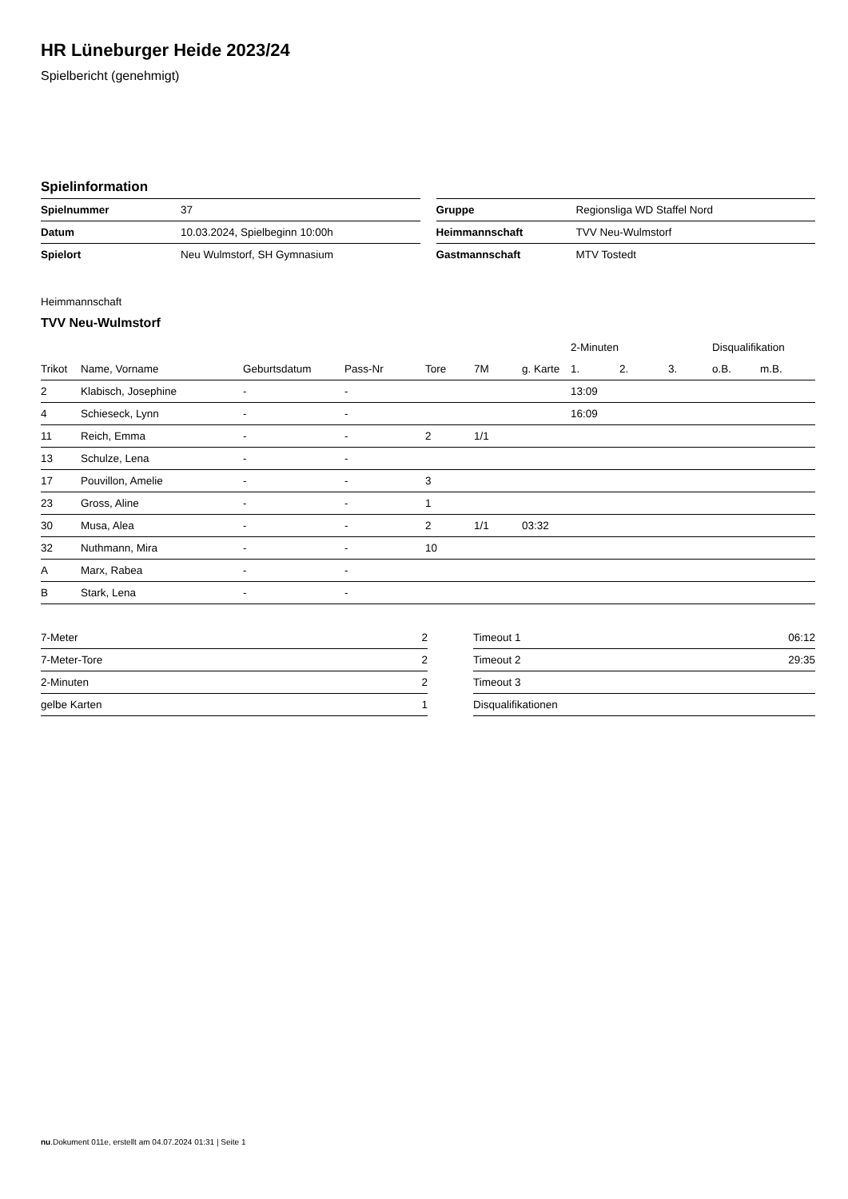HR Lüneburger Heide 2023/24
Spielbericht (genehmigt)
Spielinformation
| Spielnummer | 37 |
| Datum | 10.03.2024, Spielbeginn 10:00h |
| Spielort | Neu Wulmstorf, SH Gymnasium |
| Gruppe | Regionsliga WD Staffel Nord |
| Heimmannschaft | TVV Neu-Wulmstorf |
| Gastmannschaft | MTV Tostedt |
Heimmannschaft
TVV Neu-Wulmstorf
| | | | | | | | 2-Minuten | | | Disqualifikation | |
| --- | --- | --- | --- | --- | --- | --- | --- | --- | --- | --- | --- |
| Trikot | Name, Vorname | Geburtsdatum | Pass-Nr | Tore | 7M | g. Karte | 1. | 2. | 3. | o.B. | m.B. |
| 2 | Klabisch, Josephine | - | - | | | | 13:09 | | | | |
| 4 | Schieseck, Lynn | - | - | | | | 16:09 | | | | |
| 11 | Reich, Emma | - | - | 2 | 1/1 | | | | | | |
| 13 | Schulze, Lena | - | - | | | | | | | | |
| 17 | Pouvillon, Amelie | - | - | 3 | | | | | | | |
| 23 | Gross, Aline | - | - | 1 | | | | | | | |
| 30 | Musa, Alea | - | - | 2 | 1/1 | 03:32 | | | | | |
| 32 | Nuthmann, Mira | - | - | 10 | | | | | | | |
| A | Marx, Rabea | - | - | | | | | | | | |
| B | Stark, Lena | - | - | | | | | | | | |
| 7-Meter | 2 |
| 7-Meter-Tore | 2 |
| 2-Minuten | 2 |
| gelbe Karten | 1 |
| Timeout 1 | 06:12 |
| Timeout 2 | 29:35 |
| Timeout 3 | |
| Disqualifikationen | |
nu.Dokument 011e, erstellt am 04.07.2024 01:31 | Seite 1